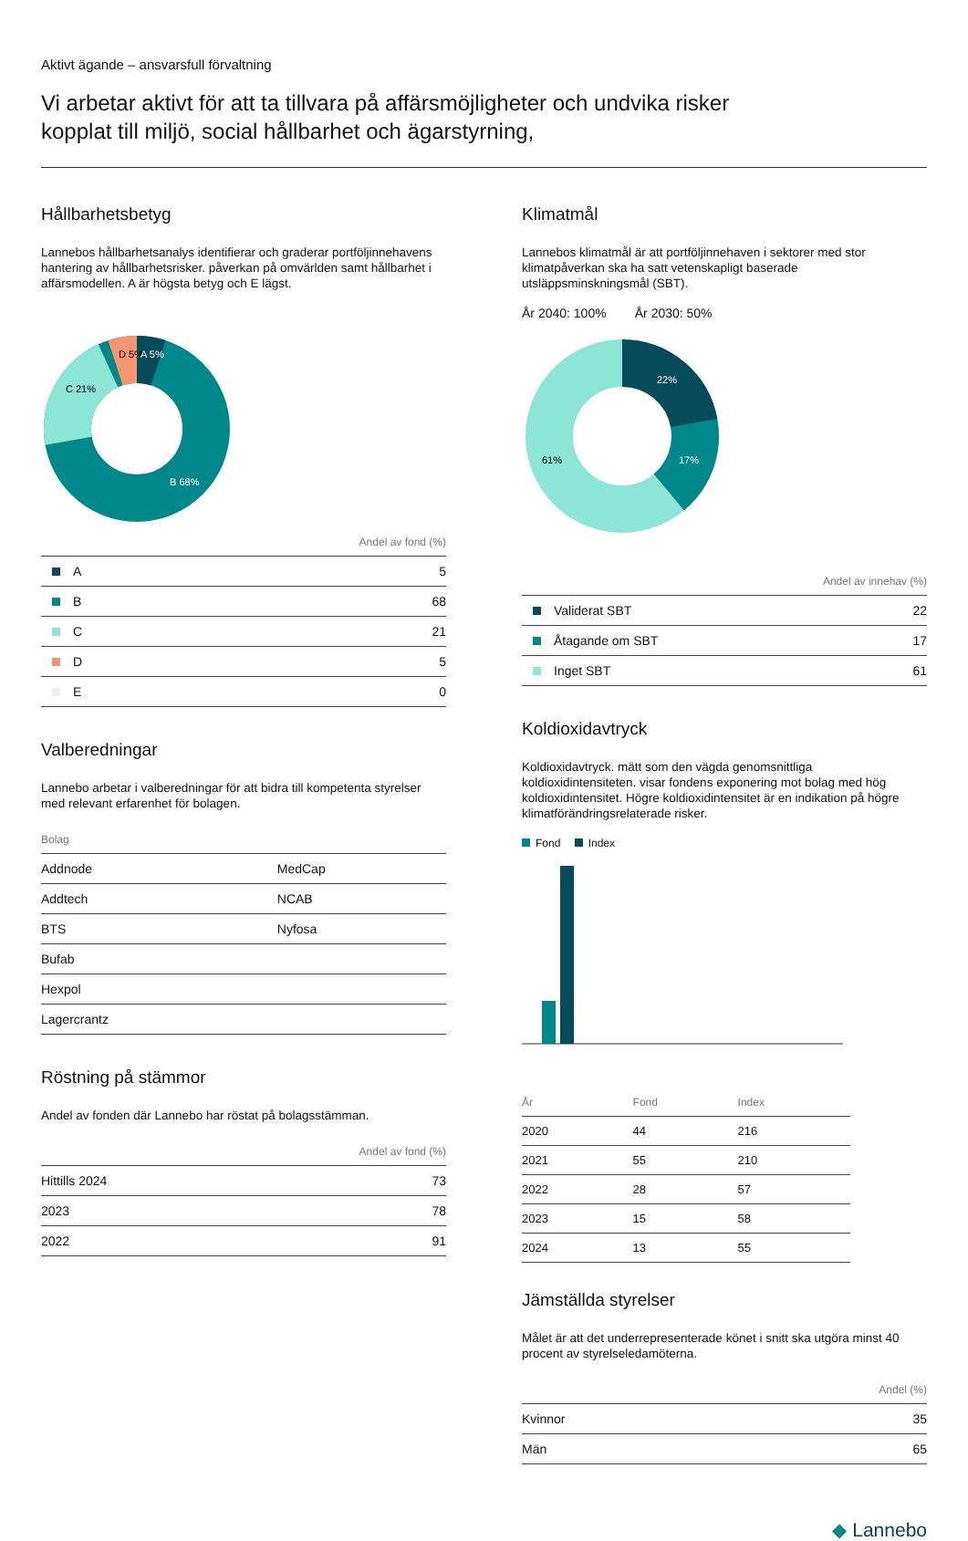Aktivt ägande – ansvarsfull förvaltning
Vi arbetar aktivt för att ta tillvara på affärsmöjligheter och undvika risker
kopplat till miljö, social hållbarhet och ägarstyrning,
Hållbarhetsbetyg
Lannebos hållbarhetsanalys identifierar och graderar portföljinnehavens hantering av hållbarhetsrisker. påverkan på omvärlden samt hållbarhet i affärsmodellen. A är högsta betyg och E lägst.
D 5%
A 5%
C 21%
B 68%
| | Andel av fond (%) |
| --- | --- |
| A | 5 |
| B | 68 |
| C | 21 |
| D | 5 |
| E | 0 |
Valberedningar
Lannebo arbetar i valberedningar för att bidra till kompetenta styrelser med relevant erfarenhet för bolagen.
| Bolag | |
| --- | --- |
| Addnode | MedCap |
| Addtech | NCAB |
| BTS | Nyfosa |
| Bufab | |
| Hexpol | |
| Lagercrantz | |
Röstning på stämmor
Andel av fonden där Lannebo har röstat på bolagsstämman.
| | Andel av fond (%) |
| --- | --- |
| Hittills 2024 | 73 |
| 2023 | 78 |
| 2022 | 91 |
Klimatmål
Lannebos klimatmål är att portföljinnehaven i sektorer med stor klimatpåverkan ska ha satt vetenskapligt baserade utsläppsminskningsmål (SBT).
År 2040: 100% År 2030: 50%
22%
17%
61%
| | Andel av innehav (%) |
| --- | --- |
| Validerat SBT | 22 |
| Åtagande om SBT | 17 |
| Inget SBT | 61 |
Koldioxidavtryck
Koldioxidavtryck. mätt som den vägda genomsnittliga koldioxidintensiteten. visar fondens exponering mot bolag med hög koldioxidintensitet. Högre koldioxidintensitet är en indikation på högre klimatförändringsrelaterade risker.
Fond Index
| År | Fond | Index |
| --- | --- | --- |
| 2020 | 44 | 216 |
| 2021 | 55 | 210 |
| 2022 | 28 | 57 |
| 2023 | 15 | 58 |
| 2024 | 13 | 55 |
Jämställda styrelser
Målet är att det underrepresenterade könet i snitt ska utgöra minst 40 procent av styrelseledamöterna.
| | Andel (%) |
| --- | --- |
| Kvinnor | 35 |
| Män | 65 |
◆ Lannebo